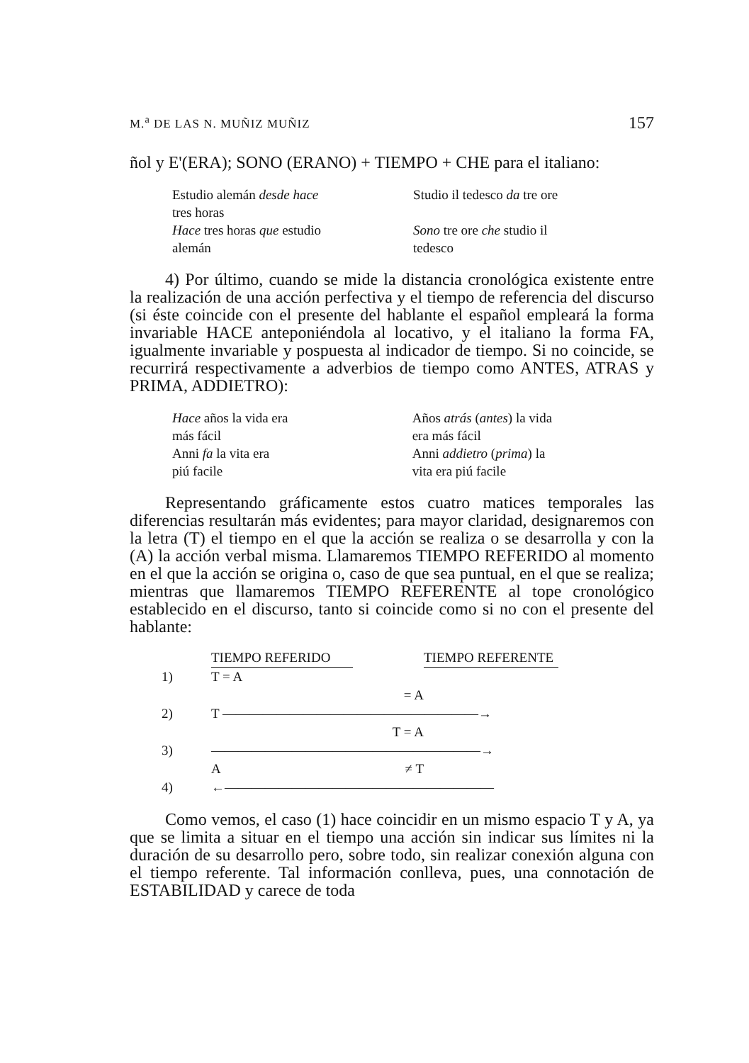M.<sup>a</sup> DE LAS N. MUÑIZ MUÑIZ 157
ñol y E'(ERA); SONO (ERANO) + TIEMPO + CHE para el italiano:
| Estudio alemán desde hace tres horas Hace tres horas que estudio alemán | Studio il tedesco da tre ore Sono tre ore che studio il tedesco |
4) Por último, cuando se mide la distancia cronológica existente entre la realización de una acción perfectiva y el tiempo de referencia del discurso (si éste coincide con el presente del hablante el español empleará la forma invariable HACE anteponiéndola al locativo, y el italiano la forma FA, igualmente invariable y pospuesta al indicador de tiempo. Si no coincide, se recurrirá respectivamente a adverbios de tiempo como ANTES, ATRAS y PRIMA, ADDIETRO):
| Hace años la vida era más fácil Anni fa la vita era piú facile | Años atrás ( antes ) la vida era más fácil Anni addietro ( prima ) la vita era piú facile |
Representando gráficamente estos cuatro matices temporales las diferencias resultarán más evidentes; para mayor claridad, designaremos con la letra (T) el tiempo en el que la acción se realiza o se desarrolla y con la (A) la acción verbal misma. Llamaremos TIEMPO REFERIDO al momento en el que la acción se origina o, caso de que sea puntual, en el que se realiza; mientras que llamaremos TIEMPO REFERENTE al tope cronológico establecido en el discurso, tanto si coincide como si no con el presente del hablante:
| | TIEMPO REFERIDO | | TIEMPO REFERENTE |
| 1) | T = A | | |
| | | = A | |
| 2) | T ———————————————————→ | | |
| | | T = A | |
| 3) | ————————————————————→ | | |
| | A | ≠ T | |
| 4) | ←———————————————————— | | |
Como vemos, el caso (1) hace coincidir en un mismo espacio T y A, ya que se limita a situar en el tiempo una acción sin indicar sus límites ni la duración de su desarrollo pero, sobre todo, sin realizar conexión alguna con el tiempo referente. Tal información conlleva, pues, una connotación de ESTABILIDAD y carece de toda